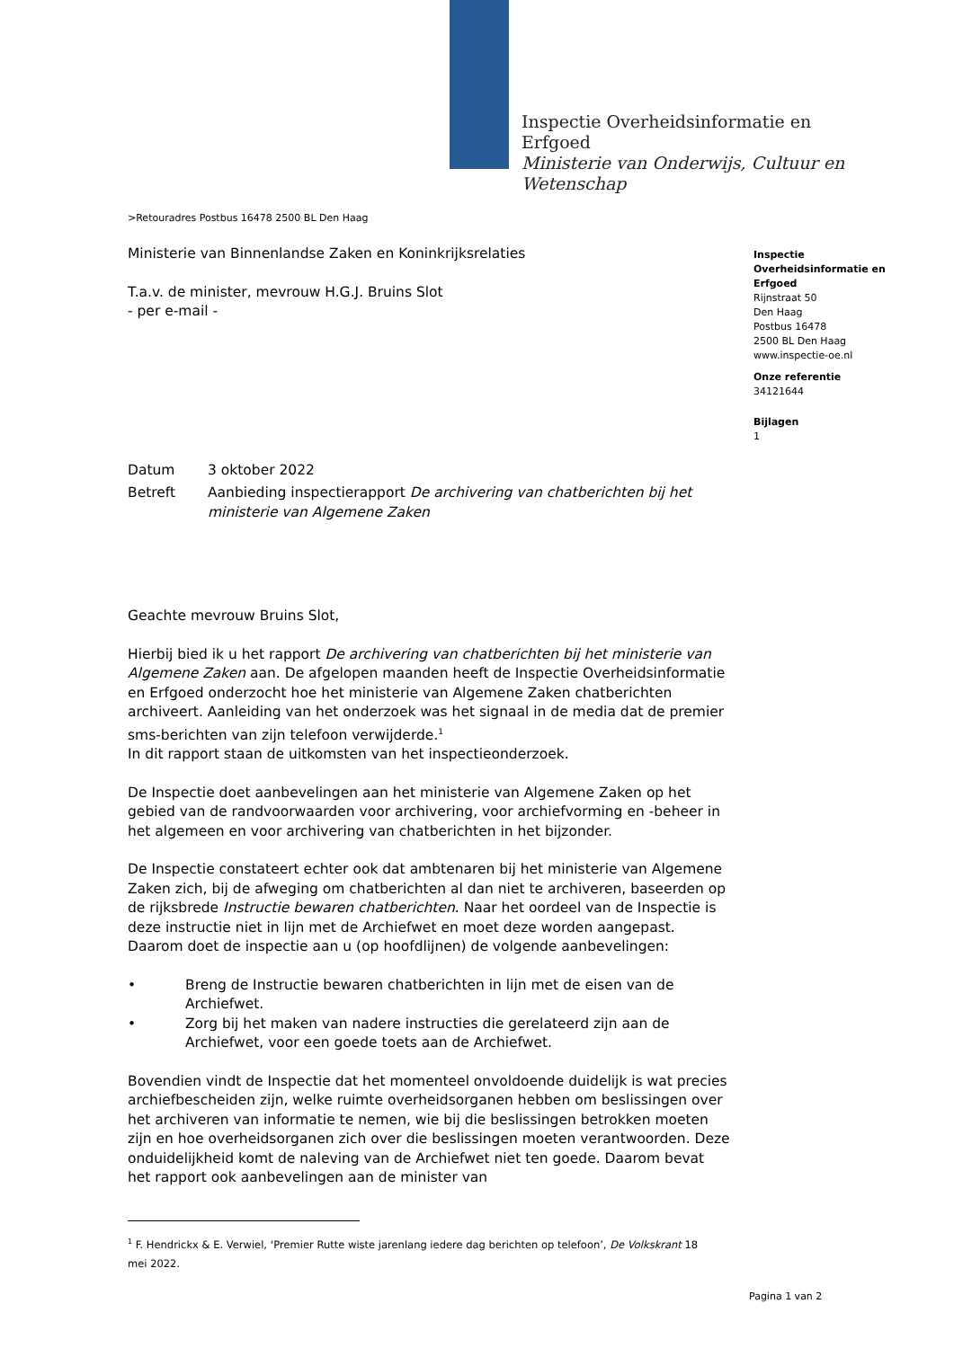Inspectie Overheidsinformatie en
Erfgoed
Ministerie van Onderwijs, Cultuur en
Wetenschap
>Retouradres Postbus 16478 2500 BL Den Haag
Inspectie Overheidsinformatie en Erfgoed
Rijnstraat 50
Den Haag
Postbus 16478
2500 BL Den Haag
www.inspectie-oe.nl
Onze referentie
34121644
Bijlagen
1
Ministerie van Binnenlandse Zaken en Koninkrijksrelaties
T.a.v. de minister, mevrouw H.G.J. Bruins Slot
- per e-mail -
| Datum | 3 oktober 2022 |
| Betreft | Aanbieding inspectierapport De archivering van chatberichten bij het ministerie van Algemene Zaken |
Geachte mevrouw Bruins Slot,
Hierbij bied ik u het rapport De archivering van chatberichten bij het ministerie van Algemene Zaken aan. De afgelopen maanden heeft de Inspectie Overheidsinformatie en Erfgoed onderzocht hoe het ministerie van Algemene Zaken chatberichten archiveert. Aanleiding van het onderzoek was het signaal in de media dat de premier sms-berichten van zijn telefoon verwijderde.<sup>1</sup>
In dit rapport staan de uitkomsten van het inspectieonderzoek.
De Inspectie doet aanbevelingen aan het ministerie van Algemene Zaken op het gebied van de randvoorwaarden voor archivering, voor archiefvorming en -beheer in het algemeen en voor archivering van chatberichten in het bijzonder.
De Inspectie constateert echter ook dat ambtenaren bij het ministerie van Algemene Zaken zich, bij de afweging om chatberichten al dan niet te archiveren, baseerden op de rijksbrede Instructie bewaren chatberichten. Naar het oordeel van de Inspectie is deze instructie niet in lijn met de Archiefwet en moet deze worden aangepast. Daarom doet de inspectie aan u (op hoofdlijnen) de volgende aanbevelingen:
• Breng de Instructie bewaren chatberichten in lijn met de eisen van de Archiefwet.
• Zorg bij het maken van nadere instructies die gerelateerd zijn aan de Archiefwet, voor een goede toets aan de Archiefwet.
Bovendien vindt de Inspectie dat het momenteel onvoldoende duidelijk is wat precies archiefbescheiden zijn, welke ruimte overheidsorganen hebben om beslissingen over het archiveren van informatie te nemen, wie bij die beslissingen betrokken moeten zijn en hoe overheidsorganen zich over die beslissingen moeten verantwoorden. Deze onduidelijkheid komt de naleving van de Archiefwet niet ten goede. Daarom bevat het rapport ook aanbevelingen aan de minister van
<sup>1</sup> F. Hendrickx & E. Verwiel, ‘Premier Rutte wiste jarenlang iedere dag berichten op telefoon’, De Volkskrant 18 mei 2022.
Pagina 1 van 2